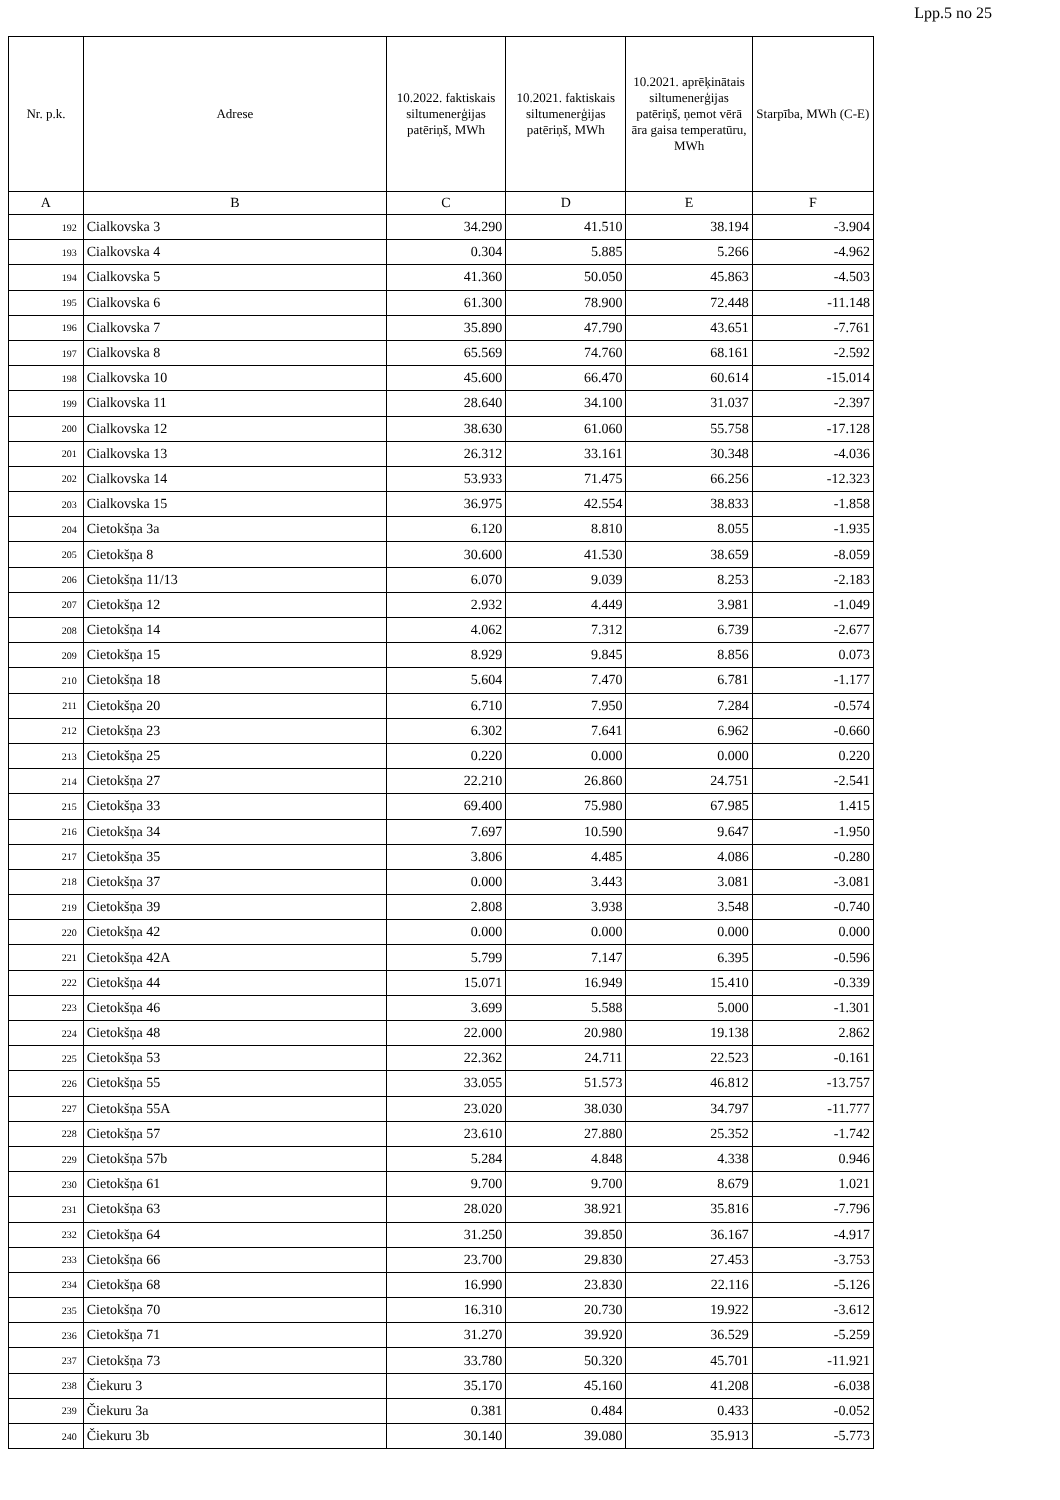Lpp.5 no 25
| Nr. p.k. | Adrese | 10.2022. faktiskais siltumenerģijas patēriņš, MWh | 10.2021. faktiskais siltumenerģijas patēriņš, MWh | 10.2021. aprēķinātais siltumenerģijas patēriņš, ņemot vērā āra gaisa temperatūru, MWh | Starpība, MWh (C-E) |
| --- | --- | --- | --- | --- | --- |
| A | B | C | D | E | F |
| 192 | Cialkovska 3 | 34.290 | 41.510 | 38.194 | -3.904 |
| 193 | Cialkovska 4 | 0.304 | 5.885 | 5.266 | -4.962 |
| 194 | Cialkovska 5 | 41.360 | 50.050 | 45.863 | -4.503 |
| 195 | Cialkovska 6 | 61.300 | 78.900 | 72.448 | -11.148 |
| 196 | Cialkovska 7 | 35.890 | 47.790 | 43.651 | -7.761 |
| 197 | Cialkovska 8 | 65.569 | 74.760 | 68.161 | -2.592 |
| 198 | Cialkovska 10 | 45.600 | 66.470 | 60.614 | -15.014 |
| 199 | Cialkovska 11 | 28.640 | 34.100 | 31.037 | -2.397 |
| 200 | Cialkovska 12 | 38.630 | 61.060 | 55.758 | -17.128 |
| 201 | Cialkovska 13 | 26.312 | 33.161 | 30.348 | -4.036 |
| 202 | Cialkovska 14 | 53.933 | 71.475 | 66.256 | -12.323 |
| 203 | Cialkovska 15 | 36.975 | 42.554 | 38.833 | -1.858 |
| 204 | Cietokšņa 3a | 6.120 | 8.810 | 8.055 | -1.935 |
| 205 | Cietokšņa 8 | 30.600 | 41.530 | 38.659 | -8.059 |
| 206 | Cietokšņa 11/13 | 6.070 | 9.039 | 8.253 | -2.183 |
| 207 | Cietokšņa 12 | 2.932 | 4.449 | 3.981 | -1.049 |
| 208 | Cietokšņa 14 | 4.062 | 7.312 | 6.739 | -2.677 |
| 209 | Cietokšņa 15 | 8.929 | 9.845 | 8.856 | 0.073 |
| 210 | Cietokšņa 18 | 5.604 | 7.470 | 6.781 | -1.177 |
| 211 | Cietokšņa 20 | 6.710 | 7.950 | 7.284 | -0.574 |
| 212 | Cietokšņa 23 | 6.302 | 7.641 | 6.962 | -0.660 |
| 213 | Cietokšņa 25 | 0.220 | 0.000 | 0.000 | 0.220 |
| 214 | Cietokšņa 27 | 22.210 | 26.860 | 24.751 | -2.541 |
| 215 | Cietokšņa 33 | 69.400 | 75.980 | 67.985 | 1.415 |
| 216 | Cietokšņa 34 | 7.697 | 10.590 | 9.647 | -1.950 |
| 217 | Cietokšņa 35 | 3.806 | 4.485 | 4.086 | -0.280 |
| 218 | Cietokšņa 37 | 0.000 | 3.443 | 3.081 | -3.081 |
| 219 | Cietokšņa 39 | 2.808 | 3.938 | 3.548 | -0.740 |
| 220 | Cietokšņa 42 | 0.000 | 0.000 | 0.000 | 0.000 |
| 221 | Cietokšņa 42A | 5.799 | 7.147 | 6.395 | -0.596 |
| 222 | Cietokšņa 44 | 15.071 | 16.949 | 15.410 | -0.339 |
| 223 | Cietokšņa 46 | 3.699 | 5.588 | 5.000 | -1.301 |
| 224 | Cietokšņa 48 | 22.000 | 20.980 | 19.138 | 2.862 |
| 225 | Cietokšņa 53 | 22.362 | 24.711 | 22.523 | -0.161 |
| 226 | Cietokšņa 55 | 33.055 | 51.573 | 46.812 | -13.757 |
| 227 | Cietokšņa 55A | 23.020 | 38.030 | 34.797 | -11.777 |
| 228 | Cietokšņa 57 | 23.610 | 27.880 | 25.352 | -1.742 |
| 229 | Cietokšņa 57b | 5.284 | 4.848 | 4.338 | 0.946 |
| 230 | Cietokšņa 61 | 9.700 | 9.700 | 8.679 | 1.021 |
| 231 | Cietokšņa 63 | 28.020 | 38.921 | 35.816 | -7.796 |
| 232 | Cietokšņa 64 | 31.250 | 39.850 | 36.167 | -4.917 |
| 233 | Cietokšņa 66 | 23.700 | 29.830 | 27.453 | -3.753 |
| 234 | Cietokšņa 68 | 16.990 | 23.830 | 22.116 | -5.126 |
| 235 | Cietokšņa 70 | 16.310 | 20.730 | 19.922 | -3.612 |
| 236 | Cietokšņa 71 | 31.270 | 39.920 | 36.529 | -5.259 |
| 237 | Cietokšņa 73 | 33.780 | 50.320 | 45.701 | -11.921 |
| 238 | Čiekuru 3 | 35.170 | 45.160 | 41.208 | -6.038 |
| 239 | Čiekuru 3a | 0.381 | 0.484 | 0.433 | -0.052 |
| 240 | Čiekuru 3b | 30.140 | 39.080 | 35.913 | -5.773 |